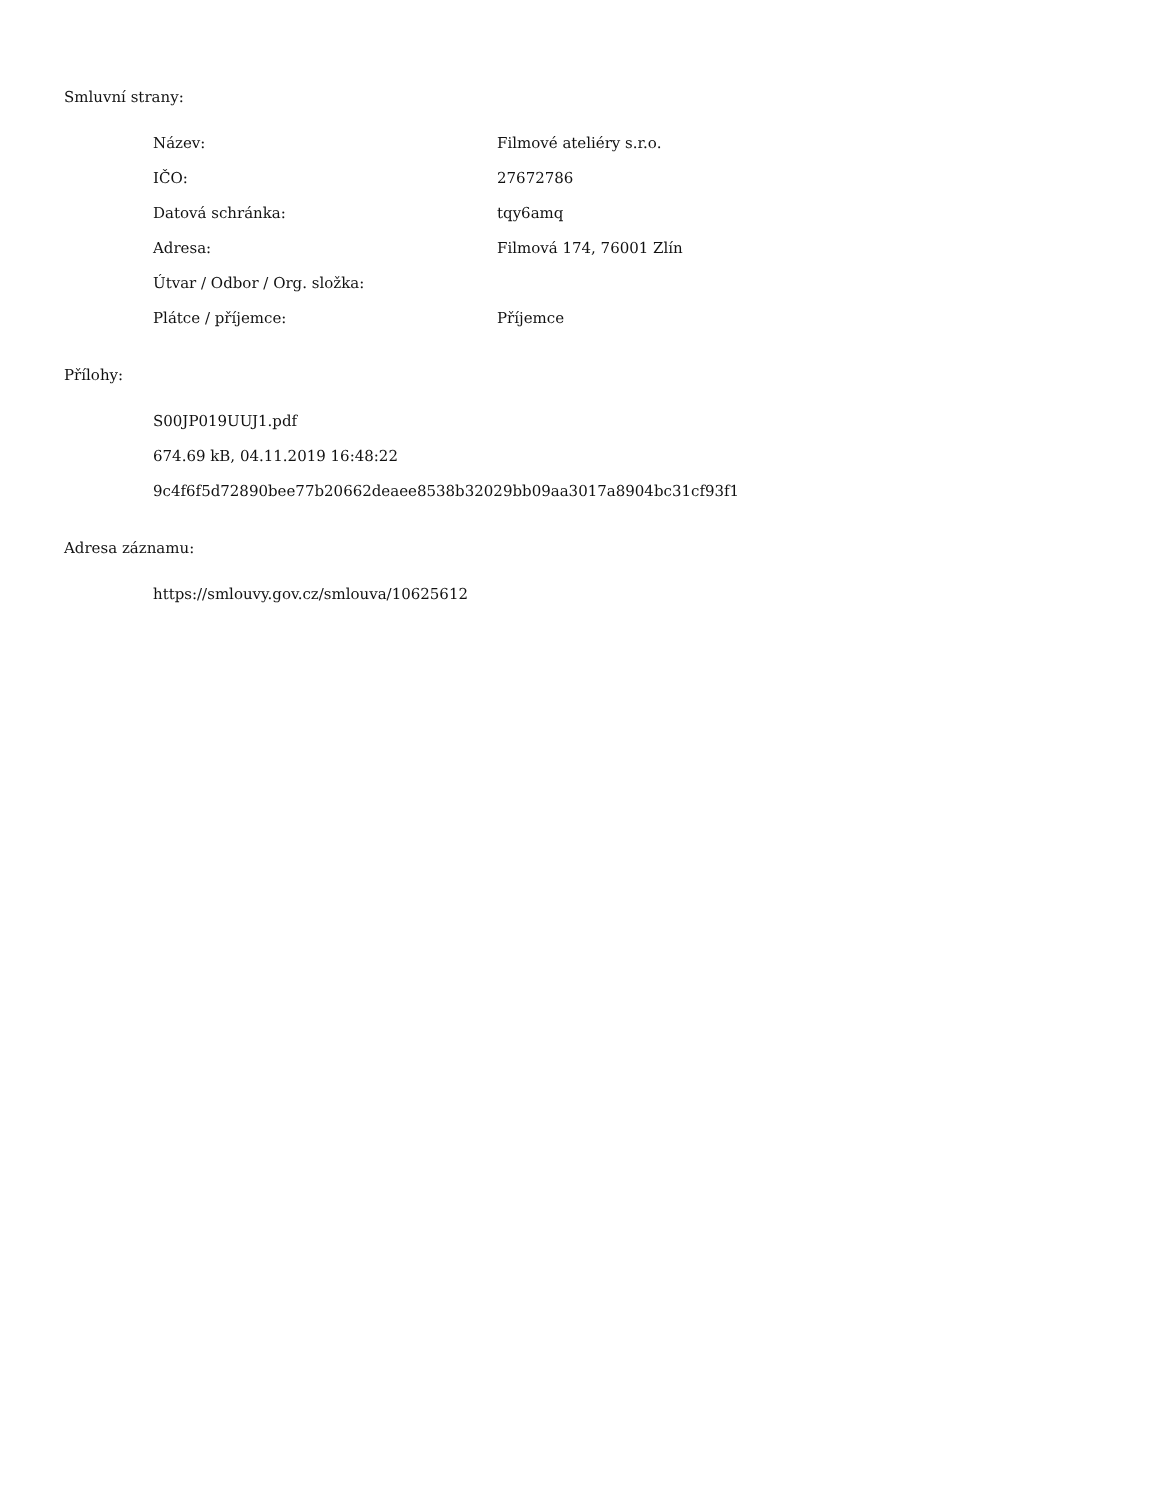Smluvní strany:
| Název: | Filmové ateliéry s.r.o. |
| IČO: | 27672786 |
| Datová schránka: | tqy6amq |
| Adresa: | Filmová 174, 76001 Zlín |
| Útvar / Odbor / Org. složka: | |
| Plátce / příjemce: | Příjemce |
Přílohy:
S00JP019UUJ1.pdf
674.69 kB, 04.11.2019 16:48:22
9c4f6f5d72890bee77b20662deaee8538b32029bb09aa3017a8904bc31cf93f1
Adresa záznamu:
https://smlouvy.gov.cz/smlouva/10625612